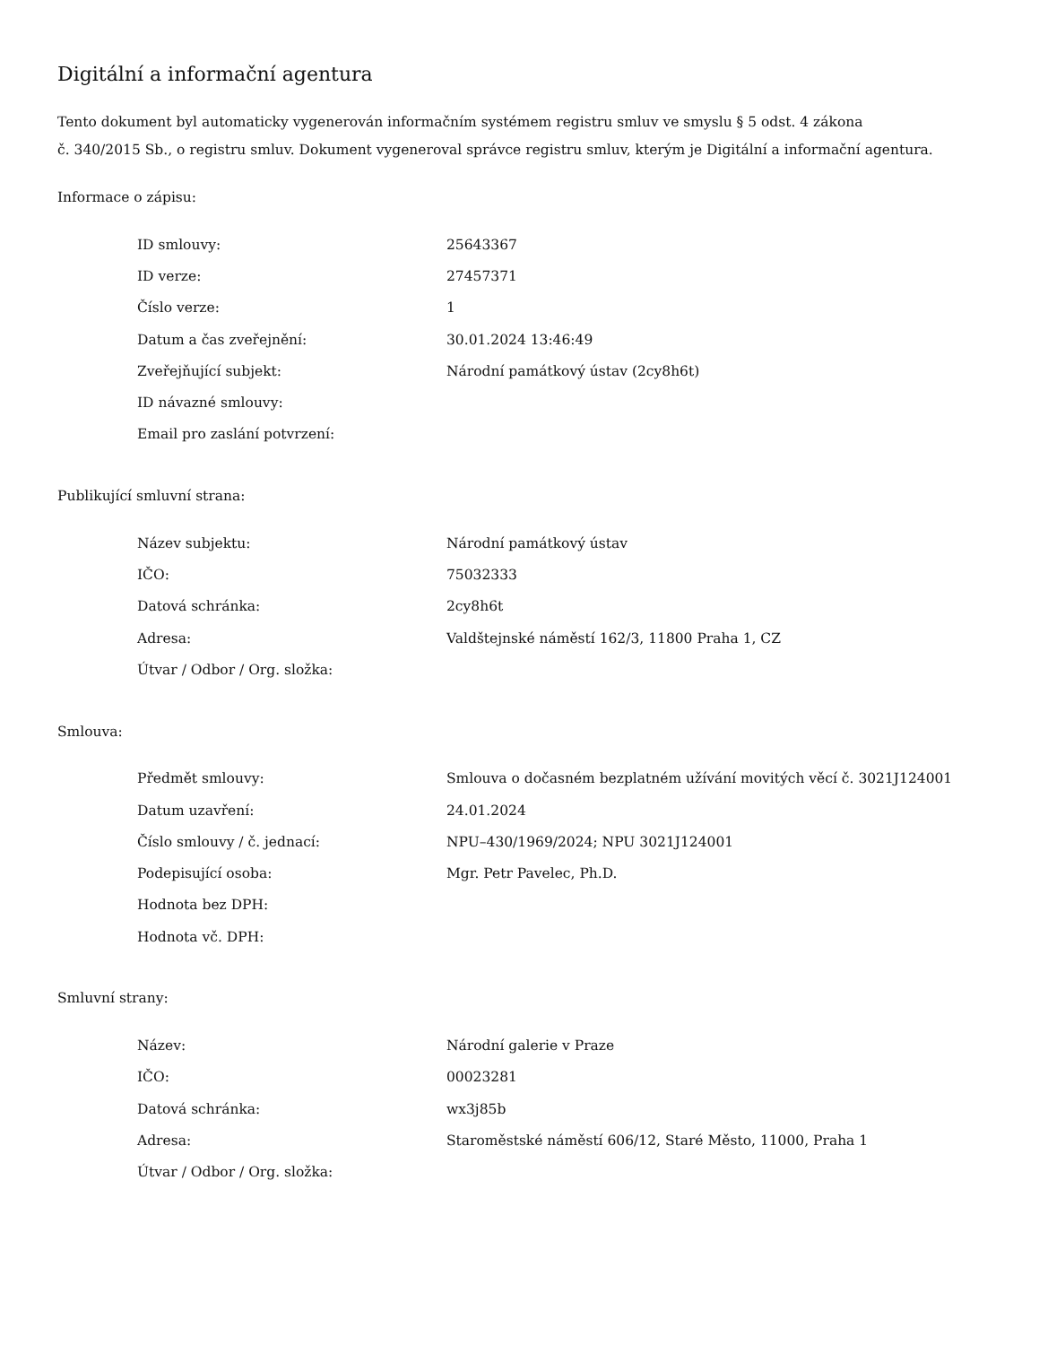Digitální a informační agentura
Tento dokument byl automaticky vygenerován informačním systémem registru smluv ve smyslu § 5 odst. 4 zákona
č. 340/2015 Sb., o registru smluv. Dokument vygeneroval správce registru smluv, kterým je Digitální a informační agentura.
Informace o zápisu:
| ID smlouvy: | 25643367 |
| ID verze: | 27457371 |
| Číslo verze: | 1 |
| Datum a čas zveřejnění: | 30.01.2024 13:46:49 |
| Zveřejňující subjekt: | Národní památkový ústav (2cy8h6t) |
| ID návazné smlouvy: | |
| Email pro zaslání potvrzení: | |
Publikující smluvní strana:
| Název subjektu: | Národní památkový ústav |
| IČO: | 75032333 |
| Datová schránka: | 2cy8h6t |
| Adresa: | Valdštejnské náměstí 162/3, 11800 Praha 1, CZ |
| Útvar / Odbor / Org. složka: | |
Smlouva:
| Předmět smlouvy: | Smlouva o dočasném bezplatném užívání movitých věcí č. 3021J124001 |
| Datum uzavření: | 24.01.2024 |
| Číslo smlouvy / č. jednací: | NPU–430/1969/2024; NPU 3021J124001 |
| Podepisující osoba: | Mgr. Petr Pavelec, Ph.D. |
| Hodnota bez DPH: | |
| Hodnota vč. DPH: | |
Smluvní strany:
| Název: | Národní galerie v Praze |
| IČO: | 00023281 |
| Datová schránka: | wx3j85b |
| Adresa: | Staroměstské náměstí 606/12, Staré Město, 11000, Praha 1 |
| Útvar / Odbor / Org. složka: | |